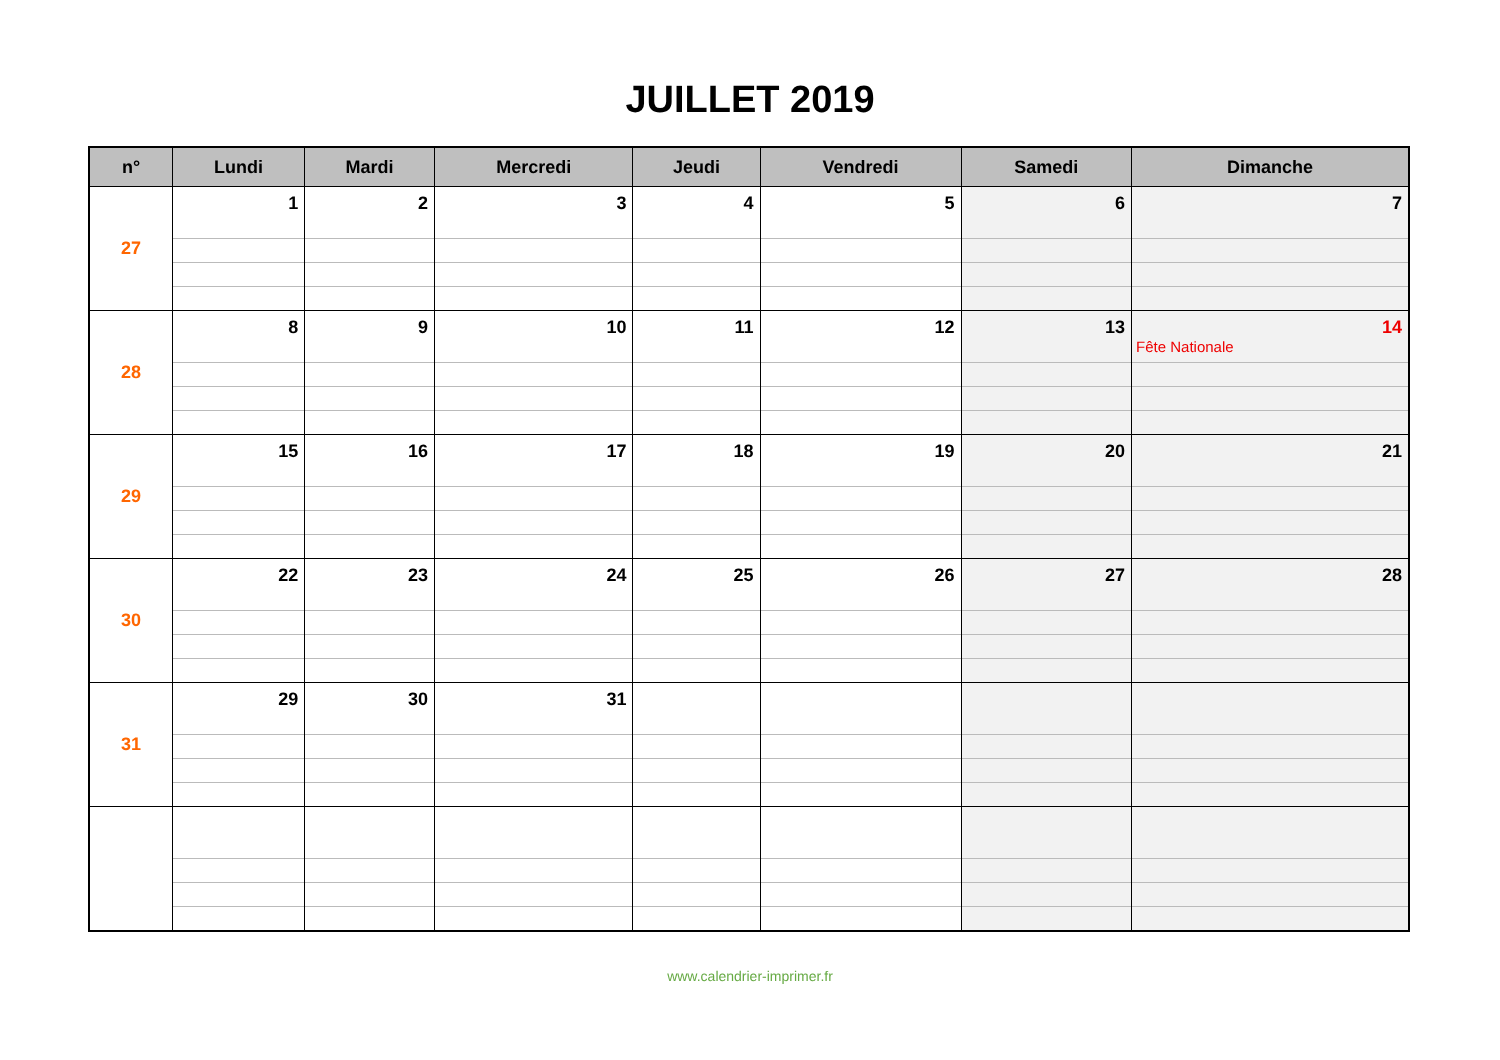JUILLET 2019
| n° | Lundi | Mardi | Mercredi | Jeudi | Vendredi | Samedi | Dimanche |
| --- | --- | --- | --- | --- | --- | --- | --- |
| 27 | 1 | 2 | 3 | 4 | 5 | 6 | 7 |
| 28 | 8 | 9 | 10 | 11 | 12 | 13 | 14 Fête Nationale |
| 29 | 15 | 16 | 17 | 18 | 19 | 20 | 21 |
| 30 | 22 | 23 | 24 | 25 | 26 | 27 | 28 |
| 31 | 29 | 30 | 31 | | | | |
www.calendrier-imprimer.fr